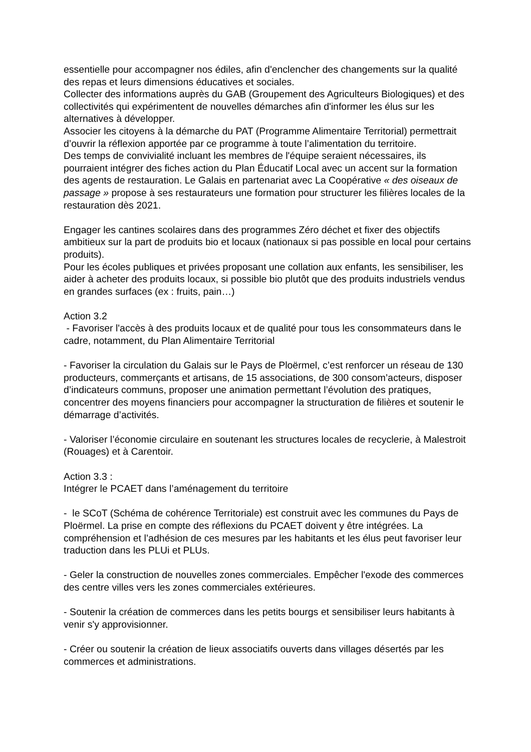essentielle pour accompagner nos édiles, afin d'enclencher des changements sur la qualité des repas et leurs dimensions éducatives et sociales.
Collecter des informations auprès du GAB (Groupement des Agriculteurs Biologiques) et des collectivités qui expérimentent de nouvelles démarches afin d'informer les élus sur les alternatives à développer.
Associer les citoyens à la démarche du PAT (Programme Alimentaire Territorial) permettrait d’ouvrir la réflexion apportée par ce programme à toute l’alimentation du territoire.
Des temps de convivialité incluant les membres de l'équipe seraient nécessaires, ils pourraient intégrer des fiches action du Plan Éducatif Local avec un accent sur la formation des agents de restauration. Le Galais en partenariat avec La Coopérative « des oiseaux de passage » propose à ses restaurateurs une formation pour structurer les filières locales de la restauration dès 2021.
Engager les cantines scolaires dans des programmes Zéro déchet et fixer des objectifs ambitieux sur la part de produits bio et locaux (nationaux si pas possible en local pour certains produits).
Pour les écoles publiques et privées proposant une collation aux enfants, les sensibiliser, les aider à acheter des produits locaux, si possible bio plutôt que des produits industriels vendus en grandes surfaces (ex : fruits, pain…)
Action 3.2
- Favoriser l'accès à des produits locaux et de qualité pour tous les consommateurs dans le cadre, notamment, du Plan Alimentaire Territorial
- Favoriser la circulation du Galais sur le Pays de Ploërmel, c’est renforcer un réseau de 130 producteurs, commerçants et artisans, de 15 associations, de 300 consom’acteurs, disposer d’indicateurs communs, proposer une animation permettant l’évolution des pratiques, concentrer des moyens financiers pour accompagner la structuration de filières et soutenir le démarrage d’activités.
- Valoriser l’économie circulaire en soutenant les structures locales de recyclerie, à Malestroit (Rouages) et à Carentoir.
Action 3.3 :
Intégrer le PCAET dans l’aménagement du territoire
- le SCoT (Schéma de cohérence Territoriale) est construit avec les communes du Pays de Ploërmel. La prise en compte des réflexions du PCAET doivent y être intégrées. La compréhension et l’adhésion de ces mesures par les habitants et les élus peut favoriser leur traduction dans les PLUi et PLUs.
- Geler la construction de nouvelles zones commerciales. Empêcher l'exode des commerces des centre villes vers les zones commerciales extérieures.
- Soutenir la création de commerces dans les petits bourgs et sensibiliser leurs habitants à venir s'y approvisionner.
- Créer ou soutenir la création de lieux associatifs ouverts dans villages désertés par les commerces et administrations.